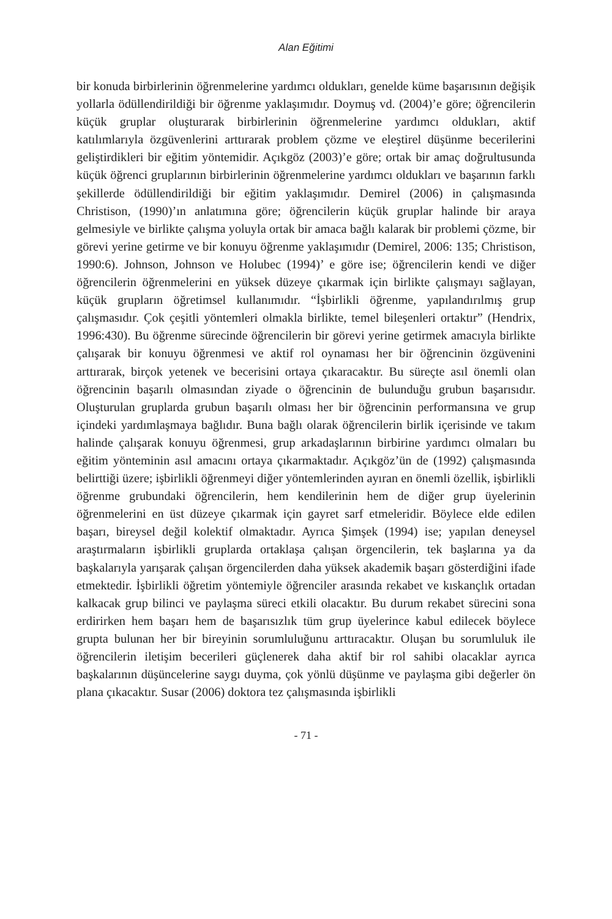Alan Eğitimi
bir konuda birbirlerinin öğrenmelerine yardımcı oldukları, genelde küme başa­rısının değişik yollarla ödüllendirildiği bir öğrenme yaklaşımıdır. Doymuş vd. (2004)’e göre; öğrencilerin küçük gruplar oluşturarak birbirlerinin öğrenmelerine yardımcı oldukları, aktif katılımlarıyla özgüvenlerini arttırarak problem çözme ve eleştirel düşünme becerilerini geliştirdikleri bir eğitim yöntemidir. Açıkgöz (2003)’e göre; ortak bir amaç doğrultusunda küçük öğrenci gruplarının birbirleri­nin öğrenmelerine yardımcı oldukları ve başarının farklı şekillerde ödüllendiril­diği bir eğitim yaklaşımıdır. Demirel (2006) in çalışmasında Christison, (1990)’ın anlatımına göre; öğrencilerin küçük gruplar halinde bir araya gelmesiyle ve birlik­te çalışma yoluyla ortak bir amaca bağlı kalarak bir problemi çözme, bir görevi ye­rine getirme ve bir konuyu öğrenme yaklaşımıdır (Demirel, 2006: 135; Christison, 1990:6). Johnson, Johnson ve Holubec (1994)’ e göre ise; öğrencilerin kendi ve di­ğer öğrencilerin öğrenmelerini en yüksek düzeye çıkarmak için birlikte çalışmayı sağlayan, küçük grupların öğretimsel kullanımıdır. “İşbirlikli öğrenme, yapılandı­rılmış grup çalışmasıdır. Çok çeşitli yöntemleri olmakla birlikte, temel bileşenleri ortaktır” (Hendrix, 1996:430). Bu öğrenme sürecinde öğrencilerin bir görevi ye­rine getirmek amacıyla birlikte çalışarak bir konuyu öğrenmesi ve aktif rol oyna­ması her bir öğrencinin özgüvenini arttırarak, birçok yetenek ve becerisini ortaya çıkaracaktır. Bu süreçte asıl önemli olan öğrencinin başarılı olmasından ziyade o öğrencinin de bulunduğu grubun başarısıdır. Oluşturulan gruplarda grubun ba­şarılı olması her bir öğrencinin performansına ve grup içindeki yardımlaşmaya bağlıdır. Buna bağlı olarak öğrencilerin birlik içerisinde ve takım halinde çalışa­rak konuyu öğrenmesi, grup arkadaşlarının birbirine yardımcı olmaları bu eğitim yönteminin asıl amacını ortaya çıkarmaktadır. Açıkgöz’ün de (1992) çalışmasında belirttiği üzere; işbirlikli öğrenmeyi diğer yöntemlerinden ayıran en önemli özel­lik, işbirlikli öğrenme grubundaki öğrencilerin, hem kendilerinin hem de diğer grup üyelerinin öğrenmelerini en üst düzeye çıkarmak için gayret sarf etmeleri­dir. Böylece elde edilen başarı, bireysel değil kolektif olmaktadır. Ayrıca Şimşek (1994) ise; yapılan deneysel araştırmaların işbirlikli gruplarda ortaklaşa çalışan örgencilerin, tek başlarına ya da başkalarıyla yarışarak çalışan örgencilerden daha yüksek akademik başarı gösterdiğini ifade etmektedir. İşbirlikli öğretim yönte­miyle öğrenciler arasında rekabet ve kıskançlık ortadan kalkacak grup bilinci ve paylaşma süreci etkili olacaktır. Bu durum rekabet sürecini sona erdirirken hem başarı hem de başarısızlık tüm grup üyelerince kabul edilecek böylece grupta bu­lunan her bir bireyinin sorumluluğunu arttıracaktır. Oluşan bu sorumluluk ile öğrencilerin iletişim becerileri güçlenerek daha aktif bir rol sahibi olacaklar ay­rıca başkalarının düşüncelerine saygı duyma, çok yönlü düşünme ve paylaşma gibi değerler ön plana çıkacaktır. Susar (2006) doktora tez çalışmasında işbirlikli
- 71 -